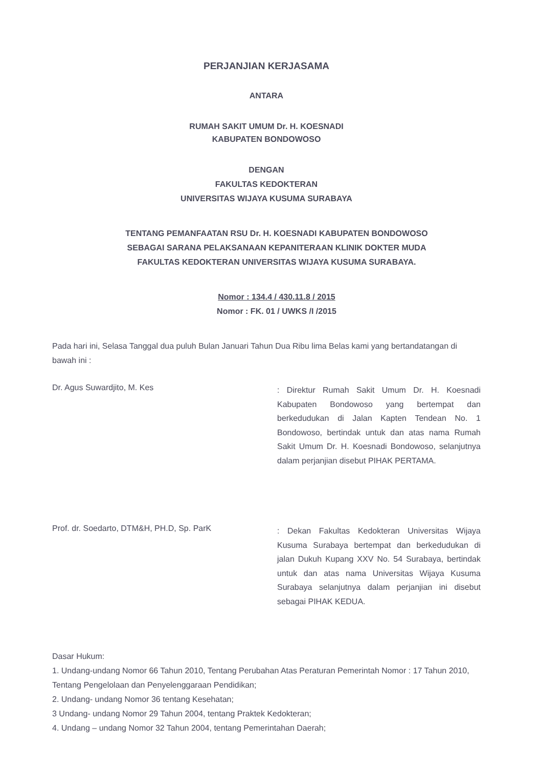PERJANJIAN KERJASAMA
ANTARA
RUMAH SAKIT UMUM Dr. H. KOESNADI
KABUPATEN BONDOWOSO
DENGAN
FAKULTAS KEDOKTERAN
UNIVERSITAS WIJAYA KUSUMA SURABAYA
TENTANG PEMANFAATAN RSU Dr. H. KOESNADI KABUPATEN BONDOWOSO
SEBAGAI SARANA PELAKSANAAN KEPANITERAAN KLINIK DOKTER MUDA
FAKULTAS KEDOKTERAN UNIVERSITAS WIJAYA KUSUMA SURABAYA.
Nomor : 134.4 / 430.11.8 / 2015
Nomor : FK. 01 / UWKS /I /2015
Pada hari ini, Selasa Tanggal dua puluh Bulan Januari Tahun Dua Ribu lima Belas kami yang bertandatangan di bawah ini :
Dr. Agus Suwardjito, M. Kes
: Direktur Rumah Sakit Umum Dr. H. Koesnadi Kabupaten Bondowoso yang bertempat dan berkedudukan di Jalan Kapten Tendean No. 1 Bondowoso, bertindak untuk dan atas nama Rumah Sakit Umum Dr. H. Koesnadi Bondowoso, selanjutnya dalam perjanjian disebut PIHAK PERTAMA.
Prof. dr. Soedarto, DTM&H, PH.D, Sp. ParK
: Dekan Fakultas Kedokteran Universitas Wijaya Kusuma Surabaya bertempat dan berkedudukan di jalan Dukuh Kupang XXV No. 54 Surabaya, bertindak untuk dan atas nama Universitas Wijaya Kusuma Surabaya selanjutnya dalam perjanjian ini disebut sebagai PIHAK KEDUA.
Dasar Hukum:
1. Undang-undang Nomor 66 Tahun 2010, Tentang Perubahan Atas Peraturan Pemerintah Nomor : 17 Tahun 2010, Tentang Pengelolaan dan Penyelenggaraan Pendidikan;
2. Undang- undang Nomor 36 tentang Kesehatan;
3 Undang- undang Nomor 29 Tahun 2004, tentang Praktek Kedokteran;
4. Undang – undang Nomor 32 Tahun 2004, tentang Pemerintahan Daerah;